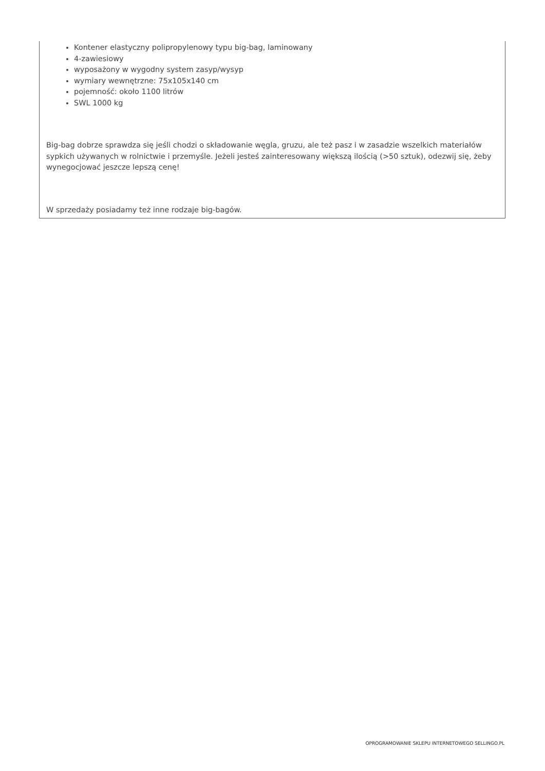Kontener elastyczny polipropylenowy typu big-bag, laminowany
4-zawiesiowy
wyposażony w wygodny system zasyp/wysyp
wymiary wewnętrzne: 75x105x140 cm
pojemność: około 1100 litrów
SWL 1000 kg
Big-bag dobrze sprawdza się jeśli chodzi o składowanie węgla, gruzu, ale też pasz i w zasadzie wszelkich materiałów sypkich używanych w rolnictwie i przemyśle. Jeżeli jesteś zainteresowany większą ilością (>50 sztuk), odezwij się, żeby wynegocjować jeszcze lepszą cenę!
W sprzedaży posiadamy też inne rodzaje big-bagów.
OPROGRAMOWANIE SKLEPU INTERNETOWEGO SELLINGO.PL